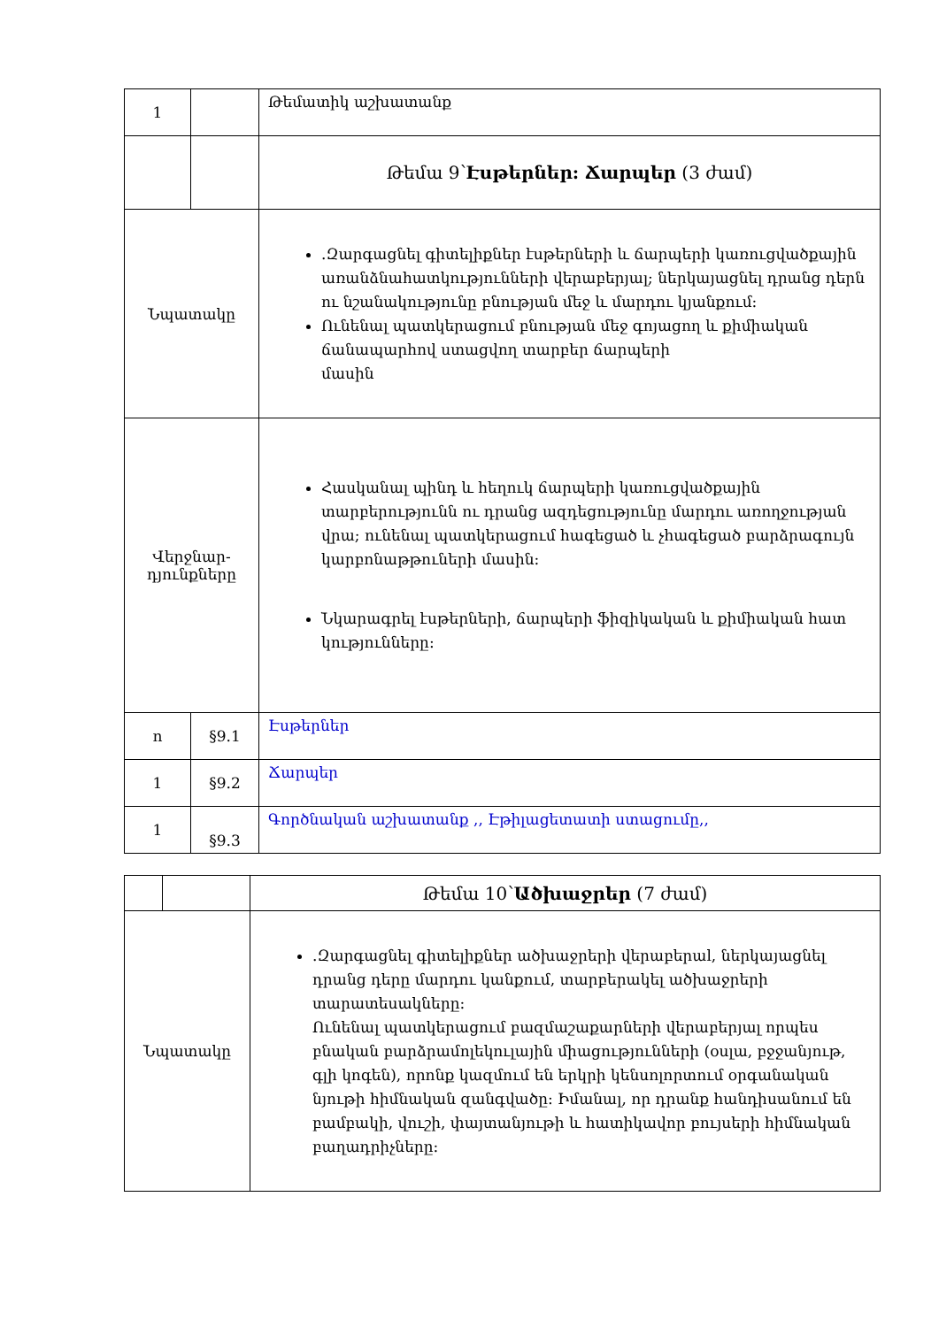| 1 | | Թեմատիկ աշխատանք |
| | | Թեմա 9՝ Էսթերներ: Ճարպեր (3 ժամ) |
| Նպատակը | | .Զարգացնել գիտելիքներ էսթերների և ճարպերի կառուցվածքային առանձնահատկությունների վերաբերյալ; ներկայացնել դրանց դերն ու նշանակությունը բնության մեջ և մարդու կյանքում: Ունենալ պատկերացում բնության մեջ գոյացող և քիմիական ճանապարհով ստացվող տարբեր ճարպերի մասին |
| Վերջնար- դյունքները | | Հասկանալ պինդ և հեղուկ ճարպերի կառուցվածքային տարբերությունն ու դրանց ազդեցությունը մարդու առողջության վրա; ունենալ պատկերացում հագեցած և չհագեցած բարձրագույն կարբոնաթթուների մասին: Նկարագրել էսթերների, ճարպերի ֆիզիկական և քիմիական հատ կությունները: |
| ո | §9.1 | Էսթերներ |
| 1 | §9.2 | Ճարպեր |
| 1 | §9.3 | Գործնական աշխատանք ,, Էթիլացետատի ստացումը,, |
| | | Թեմա 10՝ Ածխաջրեր (7 ժամ) |
| Նպատակը | | .Զարգացնել գիտելիքներ ածխաջրերի վերաբերաl, ներկայացնել դրանց դերը մարդու կանքում, տարբերակել ածխաջրերի տարատեսակները: Ունենալ պատկերացում բազմաշաքարների վերաբերյալ որպես բնական բարձրամոլեկուլային միացությունների (օսլա, բջջանյութ, գլի կոգեն), որոնք կազմում են երկրի կենսոլորտում օրգանական նյութի հիմնական զանգվածը: Իմանալ, որ դրանք հանդիսանում են բամբակի, վուշի, փայտանյութի և հատիկավոր բույսերի հիմնական բաղադրիչները: |